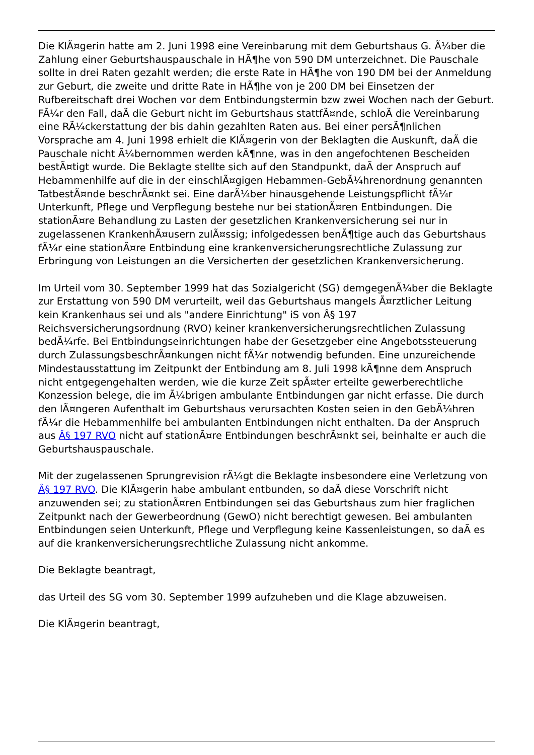Die KlÃ¤gerin hatte am 2. Juni 1998 eine Vereinbarung mit dem Geburtshaus G. Ã¼ber die Zahlung einer Geburtshauspauschale in HÃ¶he von 590 DM unterzeichnet. Die Pauschale sollte in drei Raten gezahlt werden; die erste Rate in HÃ¶he von 190 DM bei der Anmeldung zur Geburt, die zweite und dritte Rate in HÃ¶he von je 200 DM bei Einsetzen der Rufbereitschaft drei Wochen vor dem Entbindungstermin bzw zwei Wochen nach der Geburt. FÃ¼r den Fall, daÃ die Geburt nicht im Geburtshaus stattfÃ¤nde, schloÃ die Vereinbarung eine RÃ¼ckerstattung der bis dahin gezahlten Raten aus. Bei einer persÃ¶nlichen Vorsprache am 4. Juni 1998 erhielt die KlÃ¤gerin von der Beklagten die Auskunft, daÃ die Pauschale nicht Ã¼bernommen werden kÃ¶nne, was in den angefochtenen Bescheiden bestÃ¤tigt wurde. Die Beklagte stellte sich auf den Standpunkt, daÃ der Anspruch auf Hebammenhilfe auf die in der einschlÃ¤gigen Hebammen-GebÃ¼hrenordnung genannten TatbestÃ¤nde beschrÃ¤nkt sei. Eine darÃ¼ber hinausgehende Leistungspflicht fÃ¼r Unterkunft, Pflege und Verpflegung bestehe nur bei stationÃ¤ren Entbindungen. Die stationÃ¤re Behandlung zu Lasten der gesetzlichen Krankenversicherung sei nur in zugelassenen KrankenhÃ¤usern zulÃ¤ssig; infolgedessen benÃ¶tige auch das Geburtshaus fÃ¼r eine stationÃ¤re Entbindung eine krankenversicherungsrechtliche Zulassung zur Erbringung von Leistungen an die Versicherten der gesetzlichen Krankenversicherung.
Im Urteil vom 30. September 1999 hat das Sozialgericht (SG) demgegenÃ¼ber die Beklagte zur Erstattung von 590 DM verurteilt, weil das Geburtshaus mangels Ã¤rztlicher Leitung kein Krankenhaus sei und als "andere Einrichtung" iS von Â§ 197 Reichsversicherungsordnung (RVO) keiner krankenversicherungsrechtlichen Zulassung bedÃ¼rfe. Bei Entbindungseinrichtungen habe der Gesetzgeber eine Angebotssteuerung durch ZulassungsbeschrÃ¤nkungen nicht fÃ¼r notwendig befunden. Eine unzureichende Mindestausstattung im Zeitpunkt der Entbindung am 8. Juli 1998 kÃ¶nne dem Anspruch nicht entgegengehalten werden, wie die kurze Zeit spÃ¤ter erteilte gewerberechtliche Konzession belege, die im Ã¼brigen ambulante Entbindungen gar nicht erfasse. Die durch den lÃ¤ngeren Aufenthalt im Geburtshaus verursachten Kosten seien in den GebÃ¼hren fÃ¼r die Hebammenhilfe bei ambulanten Entbindungen nicht enthalten. Da der Anspruch aus Â§ 197 RVO nicht auf stationÃ¤re Entbindungen beschrÃ¤nkt sei, beinhalte er auch die Geburtshauspauschale.
Mit der zugelassenen Sprungrevision rÃ¼gt die Beklagte insbesondere eine Verletzung von Â§ 197 RVO. Die KlÃ¤gerin habe ambulant entbunden, so daÃ diese Vorschrift nicht anzuwenden sei; zu stationÃ¤ren Entbindungen sei das Geburtshaus zum hier fraglichen Zeitpunkt nach der Gewerbeordnung (GewO) nicht berechtigt gewesen. Bei ambulanten Entbindungen seien Unterkunft, Pflege und Verpflegung keine Kassenleistungen, so daÃ es auf die krankenversicherungsrechtliche Zulassung nicht ankomme.
Die Beklagte beantragt,
das Urteil des SG vom 30. September 1999 aufzuheben und die Klage abzuweisen.
Die KlÃ¤gerin beantragt,